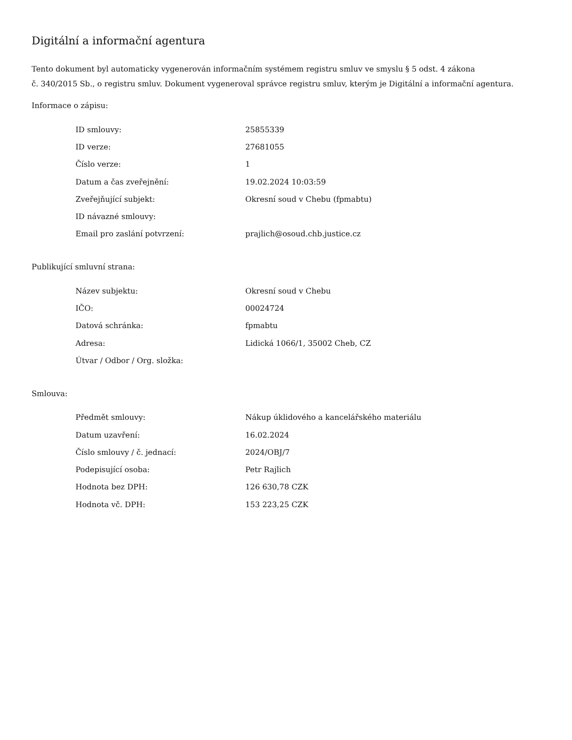Digitální a informační agentura
Tento dokument byl automaticky vygenerován informačním systémem registru smluv ve smyslu § 5 odst. 4 zákona
č. 340/2015 Sb., o registru smluv. Dokument vygeneroval správce registru smluv, kterým je Digitální a informační agentura.
Informace o zápisu:
| ID smlouvy: | 25855339 |
| ID verze: | 27681055 |
| Číslo verze: | 1 |
| Datum a čas zveřejnění: | 19.02.2024 10:03:59 |
| Zveřejňující subjekt: | Okresní soud v Chebu (fpmabtu) |
| ID návazné smlouvy: | |
| Email pro zaslání potvrzení: | prajlich@osoud.chb.justice.cz |
Publikující smluvní strana:
| Název subjektu: | Okresní soud v Chebu |
| IČO: | 00024724 |
| Datová schránka: | fpmabtu |
| Adresa: | Lidická 1066/1, 35002 Cheb, CZ |
| Útvar / Odbor / Org. složka: | |
Smlouva:
| Předmět smlouvy: | Nákup úklidového a kancelářského materiálu |
| Datum uzavření: | 16.02.2024 |
| Číslo smlouvy / č. jednací: | 2024/OBJ/7 |
| Podepisující osoba: | Petr Rajlich |
| Hodnota bez DPH: | 126 630,78 CZK |
| Hodnota vč. DPH: | 153 223,25 CZK |